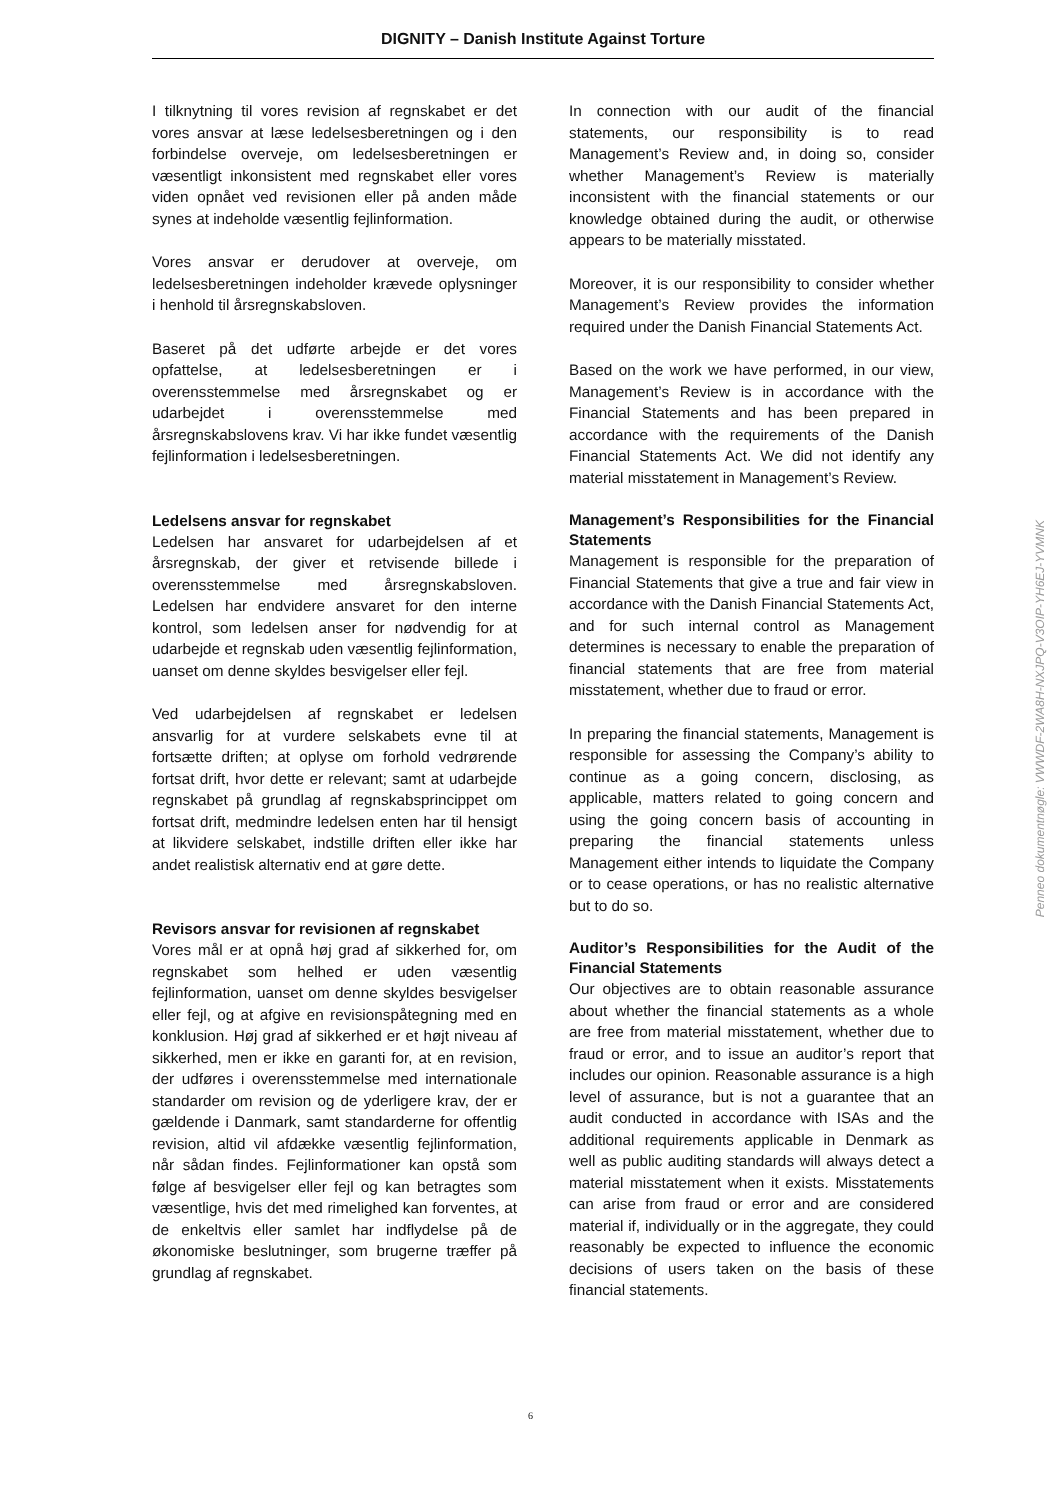DIGNITY – Danish Institute Against Torture
I tilknytning til vores revision af regnskabet er det vores ansvar at læse ledelsesberetningen og i den forbindelse overveje, om ledelsesberetningen er væsentligt inkonsistent med regnskabet eller vores viden opnået ved revisionen eller på anden måde synes at indeholde væsentlig fejlinformation.
Vores ansvar er derudover at overveje, om ledelsesberetningen indeholder krævede oplysninger i henhold til årsregnskabsloven.
Baseret på det udførte arbejde er det vores opfattelse, at ledelsesberetningen er i overensstemmelse med årsregnskabet og er udarbejdet i overensstemmelse med årsregnskabslovens krav. Vi har ikke fundet væsentlig fejlinformation i ledelsesberetningen.
Ledelsens ansvar for regnskabet
Ledelsen har ansvaret for udarbejdelsen af et årsregnskab, der giver et retvisende billede i overensstemmelse med årsregnskabsloven. Ledelsen har endvidere ansvaret for den interne kontrol, som ledelsen anser for nødvendig for at udarbejde et regnskab uden væsentlig fejlinformation, uanset om denne skyldes besvigelser eller fejl.
Ved udarbejdelsen af regnskabet er ledelsen ansvarlig for at vurdere selskabets evne til at fortsætte driften; at oplyse om forhold vedrørende fortsat drift, hvor dette er relevant; samt at udarbejde regnskabet på grundlag af regnskabsprincippet om fortsat drift, medmindre ledelsen enten har til hensigt at likvidere selskabet, indstille driften eller ikke har andet realistisk alternativ end at gøre dette.
Revisors ansvar for revisionen af regnskabet
Vores mål er at opnå høj grad af sikkerhed for, om regnskabet som helhed er uden væsentlig fejlinformation, uanset om denne skyldes besvigelser eller fejl, og at afgive en revisionspåtegning med en konklusion. Høj grad af sikkerhed er et højt niveau af sikkerhed, men er ikke en garanti for, at en revision, der udføres i overensstemmelse med internationale standarder om revision og de yderligere krav, der er gældende i Danmark, samt standarderne for offentlig revision, altid vil afdække væsentlig fejlinformation, når sådan findes. Fejlinformationer kan opstå som følge af besvigelser eller fejl og kan betragtes som væsentlige, hvis det med rimelighed kan forventes, at de enkeltvis eller samlet har indflydelse på de økonomiske beslutninger, som brugerne træffer på grundlag af regnskabet.
In connection with our audit of the financial statements, our responsibility is to read Management’s Review and, in doing so, consider whether Management’s Review is materially inconsistent with the financial statements or our knowledge obtained during the audit, or otherwise appears to be materially misstated.
Moreover, it is our responsibility to consider whether Management’s Review provides the information required under the Danish Financial Statements Act.
Based on the work we have performed, in our view, Management’s Review is in accordance with the Financial Statements and has been prepared in accordance with the requirements of the Danish Financial Statements Act. We did not identify any material misstatement in Management’s Review.
Management’s Responsibilities for the Financial Statements
Management is responsible for the preparation of Financial Statements that give a true and fair view in accordance with the Danish Financial Statements Act, and for such internal control as Management determines is necessary to enable the preparation of financial statements that are free from material misstatement, whether due to fraud or error.
In preparing the financial statements, Management is responsible for assessing the Company’s ability to continue as a going concern, disclosing, as applicable, matters related to going concern and using the going concern basis of accounting in preparing the financial statements unless Management either intends to liquidate the Company or to cease operations, or has no realistic alternative but to do so.
Auditor’s Responsibilities for the Audit of the Financial Statements
Our objectives are to obtain reasonable assurance about whether the financial statements as a whole are free from material misstatement, whether due to fraud or error, and to issue an auditor’s report that includes our opinion. Reasonable assurance is a high level of assurance, but is not a guarantee that an audit conducted in accordance with ISAs and the additional requirements applicable in Denmark as well as public auditing standards will always detect a material misstatement when it exists. Misstatements can arise from fraud or error and are considered material if, individually or in the aggregate, they could reasonably be expected to influence the economic decisions of users taken on the basis of these financial statements.
6
Penneo dokumentnøgle: VWWDF-2WA8H-NXJPQ-V3OIP-YH6EJ-YVMNK